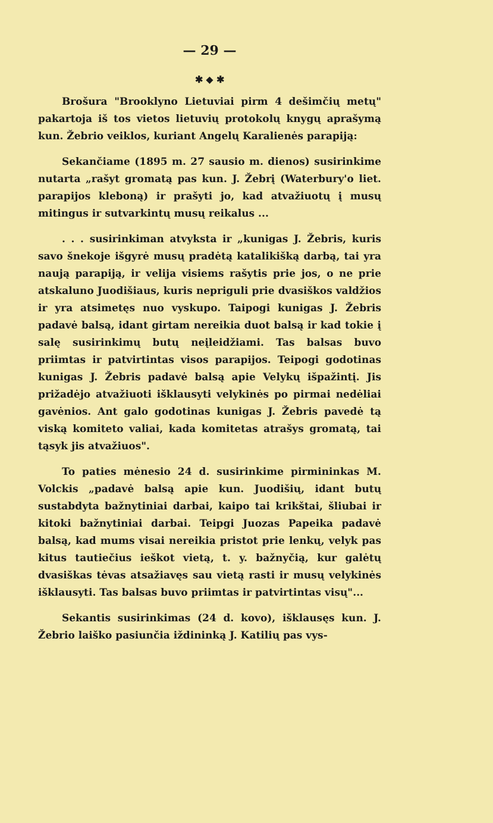— 29 —
✱ ◆ ✱
Brošura "Brooklyno Lietuviai pirm 4 dešimčių metų" pakartoja iš tos vietos lietuvių protokolų knygų aprašymą kun. Žebrio veiklos, kuriant Angelų Karalienės parapiją:
Sekančiame (1895 m. 27 sausio m. dienos) susirinkime nutarta „rašyt gromatą pas kun. J. Žebrį (Waterbury'o liet. parapijos kleboną) ir prašyti jo, kad atvažiuotų į musų mitingus ir sutvarkintų musų reikalus ...
. . . susirinkiman atvyksta ir „kunigas J. Žebris, kuris savo šnekoje išgyrė musų pradėtą katalikišką darbą, tai yra naują parapiją, ir velija visiems rašytis prie jos, o ne prie atskaluno Juodišiaus, kuris nepriguli prie dvasiškos valdžios ir yra atsimetęs nuo vyskupo. Taipogi kunigas J. Žebris padavė balsą, idant girtam nereikia duot balsą ir kad tokie į salę susirinkimų butų neįleidžiami. Tas balsas buvo priimtas ir patvirtintas visos parapijos. Teipogi godotinas kunigas J. Žebris padavė balsą apie Velykų išpažintį. Jis prižadėjo atvažiuoti išklausyti velykinės po pirmai nedėliai gavėnios. Ant galo godotinas kunigas J. Žebris pavedė tą viską komiteto valiai, kada komitetas atrašys gromatą, tai tąsyk jis atvažiuos".
To paties mėnesio 24 d. susirinkime pirmininkas M. Volckis „padavė balsą apie kun. Juodišių, idant butų sustabdyta bažnytiniai darbai, kaipo tai krikštai, šliubai ir kitoki bažnytiniai darbai. Teipgi Juozas Papeika padavė balsą, kad mums visai nereikia pristot prie lenkų, velyk pas kitus tautiečius ieškot vietą, t. y. bažnyčią, kur galėtų dvasiškas tėvas atsažiavęs sau vietą rasti ir musų velykinės išklausyti. Tas balsas buvo priimtas ir patvirtintas visų"...
Sekantis susirinkimas (24 d. kovo), išklausęs kun. J. Žebrio laiško pasiunčia iždininką J. Katilių pas vys-